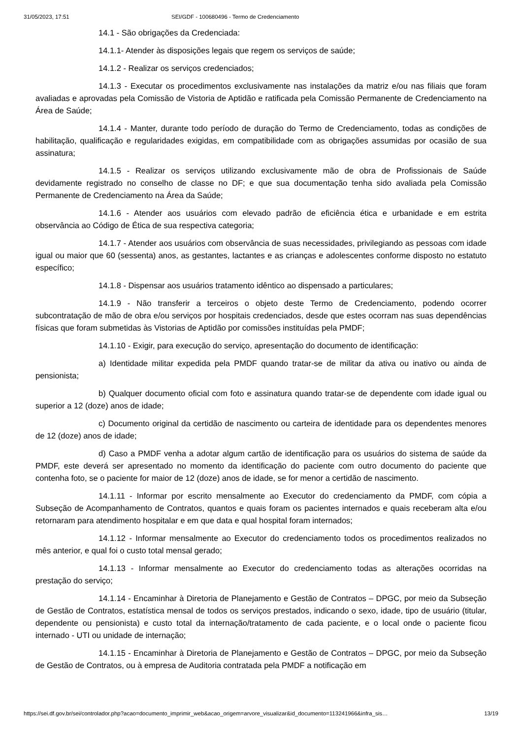31/05/2023, 17:51 SEI/GDF - 100680496 - Termo de Credenciamento
14.1 - São obrigações da Credenciada:
14.1.1- Atender às disposições legais que regem os serviços de saúde;
14.1.2 - Realizar os serviços credenciados;
14.1.3 - Executar os procedimentos exclusivamente nas instalações da matriz e/ou nas filiais que foram avaliadas e aprovadas pela Comissão de Vistoria de Aptidão e ratificada pela Comissão Permanente de Credenciamento na Área de Saúde;
14.1.4 - Manter, durante todo período de duração do Termo de Credenciamento, todas as condições de habilitação, qualificação e regularidades exigidas, em compatibilidade com as obrigações assumidas por ocasião de sua assinatura;
14.1.5 - Realizar os serviços utilizando exclusivamente mão de obra de Profissionais de Saúde devidamente registrado no conselho de classe no DF; e que sua documentação tenha sido avaliada pela Comissão Permanente de Credenciamento na Área da Saúde;
14.1.6 - Atender aos usuários com elevado padrão de eficiência ética e urbanidade e em estrita observância ao Código de Ética de sua respectiva categoria;
14.1.7 - Atender aos usuários com observância de suas necessidades, privilegiando as pessoas com idade igual ou maior que 60 (sessenta) anos, as gestantes, lactantes e as crianças e adolescentes conforme disposto no estatuto específico;
14.1.8 - Dispensar aos usuários tratamento idêntico ao dispensado a particulares;
14.1.9 - Não transferir a terceiros o objeto deste Termo de Credenciamento, podendo ocorrer subcontratação de mão de obra e/ou serviços por hospitais credenciados, desde que estes ocorram nas suas dependências físicas que foram submetidas às Vistorias de Aptidão por comissões instituídas pela PMDF;
14.1.10 - Exigir, para execução do serviço, apresentação do documento de identificação:
a) Identidade militar expedida pela PMDF quando tratar-se de militar da ativa ou inativo ou ainda de pensionista;
b) Qualquer documento oficial com foto e assinatura quando tratar-se de dependente com idade igual ou superior a 12 (doze) anos de idade;
c) Documento original da certidão de nascimento ou carteira de identidade para os dependentes menores de 12 (doze) anos de idade;
d) Caso a PMDF venha a adotar algum cartão de identificação para os usuários do sistema de saúde da PMDF, este deverá ser apresentado no momento da identificação do paciente com outro documento do paciente que contenha foto, se o paciente for maior de 12 (doze) anos de idade, se for menor a certidão de nascimento.
14.1.11 - Informar por escrito mensalmente ao Executor do credenciamento da PMDF, com cópia a Subseção de Acompanhamento de Contratos, quantos e quais foram os pacientes internados e quais receberam alta e/ou retornaram para atendimento hospitalar e em que data e qual hospital foram internados;
14.1.12 - Informar mensalmente ao Executor do credenciamento todos os procedimentos realizados no mês anterior, e qual foi o custo total mensal gerado;
14.1.13 - Informar mensalmente ao Executor do credenciamento todas as alterações ocorridas na prestação do serviço;
14.1.14 - Encaminhar à Diretoria de Planejamento e Gestão de Contratos – DPGC, por meio da Subseção de Gestão de Contratos, estatística mensal de todos os serviços prestados, indicando o sexo, idade, tipo de usuário (titular, dependente ou pensionista) e custo total da internação/tratamento de cada paciente, e o local onde o paciente ficou internado - UTI ou unidade de internação;
14.1.15 - Encaminhar à Diretoria de Planejamento e Gestão de Contratos – DPGC, por meio da Subseção de Gestão de Contratos, ou à empresa de Auditoria contratada pela PMDF a notificação em
https://sei.df.gov.br/sei/controlador.php?acao=documento_imprimir_web&acao_origem=arvore_visualizar&id_documento=113241966&infra_sis… 13/19